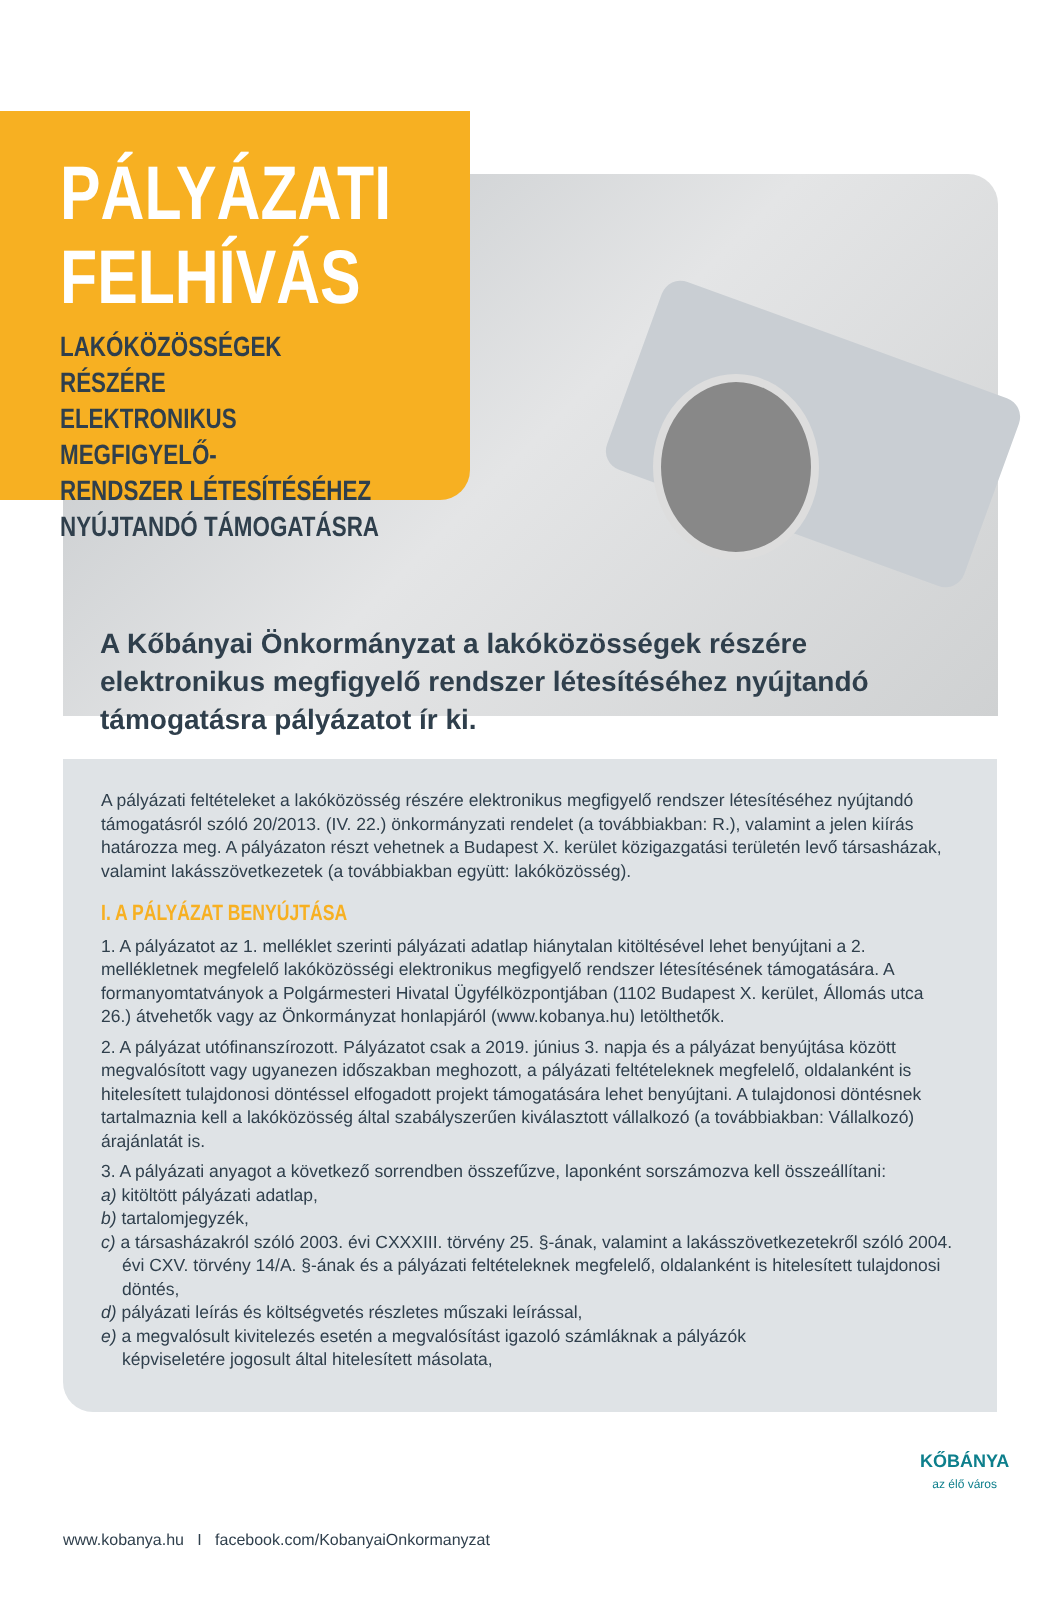PÁLYÁZATI
FELHÍVÁS
LAKÓKÖZÖSSÉGEK RÉSZÉRE
ELEKTRONIKUS MEGFIGYELŐ-
RENDSZER LÉTESÍTÉSÉHEZ
NYÚJTANDÓ TÁMOGATÁSRA
A Kőbányai Önkormányzat a lakóközösségek részére elektronikus megfigyelő rendszer létesítéséhez nyújtandó támogatásra pályázatot ír ki.
A pályázati feltételeket a lakóközösség részére elektronikus megfigyelő rendszer létesítéséhez nyújtandó támogatásról szóló 20/2013. (IV. 22.) önkormányzati rendelet (a továbbiakban: R.), valamint a jelen kiírás határozza meg. A pályázaton részt vehetnek a Budapest X. kerület közigazgatási területén levő társasházak, valamint lakásszövetkezetek (a továbbiakban együtt: lakóközösség).
I. A PÁLYÁZAT BENYÚJTÁSA
1. A pályázatot az 1. melléklet szerinti pályázati adatlap hiánytalan kitöltésével lehet benyújtani a 2. mellékletnek megfelelő lakóközösségi elektronikus megfigyelő rendszer létesítésének támogatására. A formanyomtatványok a Polgármesteri Hivatal Ügyfélközpontjában (1102 Budapest X. kerület, Állomás utca 26.) átvehetők vagy az Önkormányzat honlapjáról (www.kobanya.hu) letölthetők.
2. A pályázat utófinanszírozott. Pályázatot csak a 2019. június 3. napja és a pályázat benyújtása között megvalósított vagy ugyanezen időszakban meghozott, a pályázati feltételeknek megfelelő, oldalanként is hitelesített tulajdonosi döntéssel elfogadott projekt támogatására lehet benyújtani. A tulajdonosi döntésnek tartalmaznia kell a lakóközösség által szabályszerűen kiválasztott vállalkozó (a továbbiakban: Vállalkozó) árajánlatát is.
3. A pályázati anyagot a következő sorrendben összefűzve, laponként sorszámozva kell összeállítani:
a) kitöltött pályázati adatlap,
b) tartalomjegyzék,
c) a társasházakról szóló 2003. évi CXXXIII. törvény 25. §-ának, valamint a lakásszövetkezetekről szóló 2004. évi CXV. törvény 14/A. §-ának és a pályázati feltételeknek megfelelő, oldalanként is hitelesített tulajdonosi döntés,
d) pályázati leírás és költségvetés részletes műszaki leírással,
e) a megvalósult kivitelezés esetén a megvalósítást igazoló számláknak a pályázók képviseletére jogosult által hitelesített másolata,
www.kobanya.hu I facebook.com/KobanyaiOnkormanyzat
KŐBÁNYA
az élő város